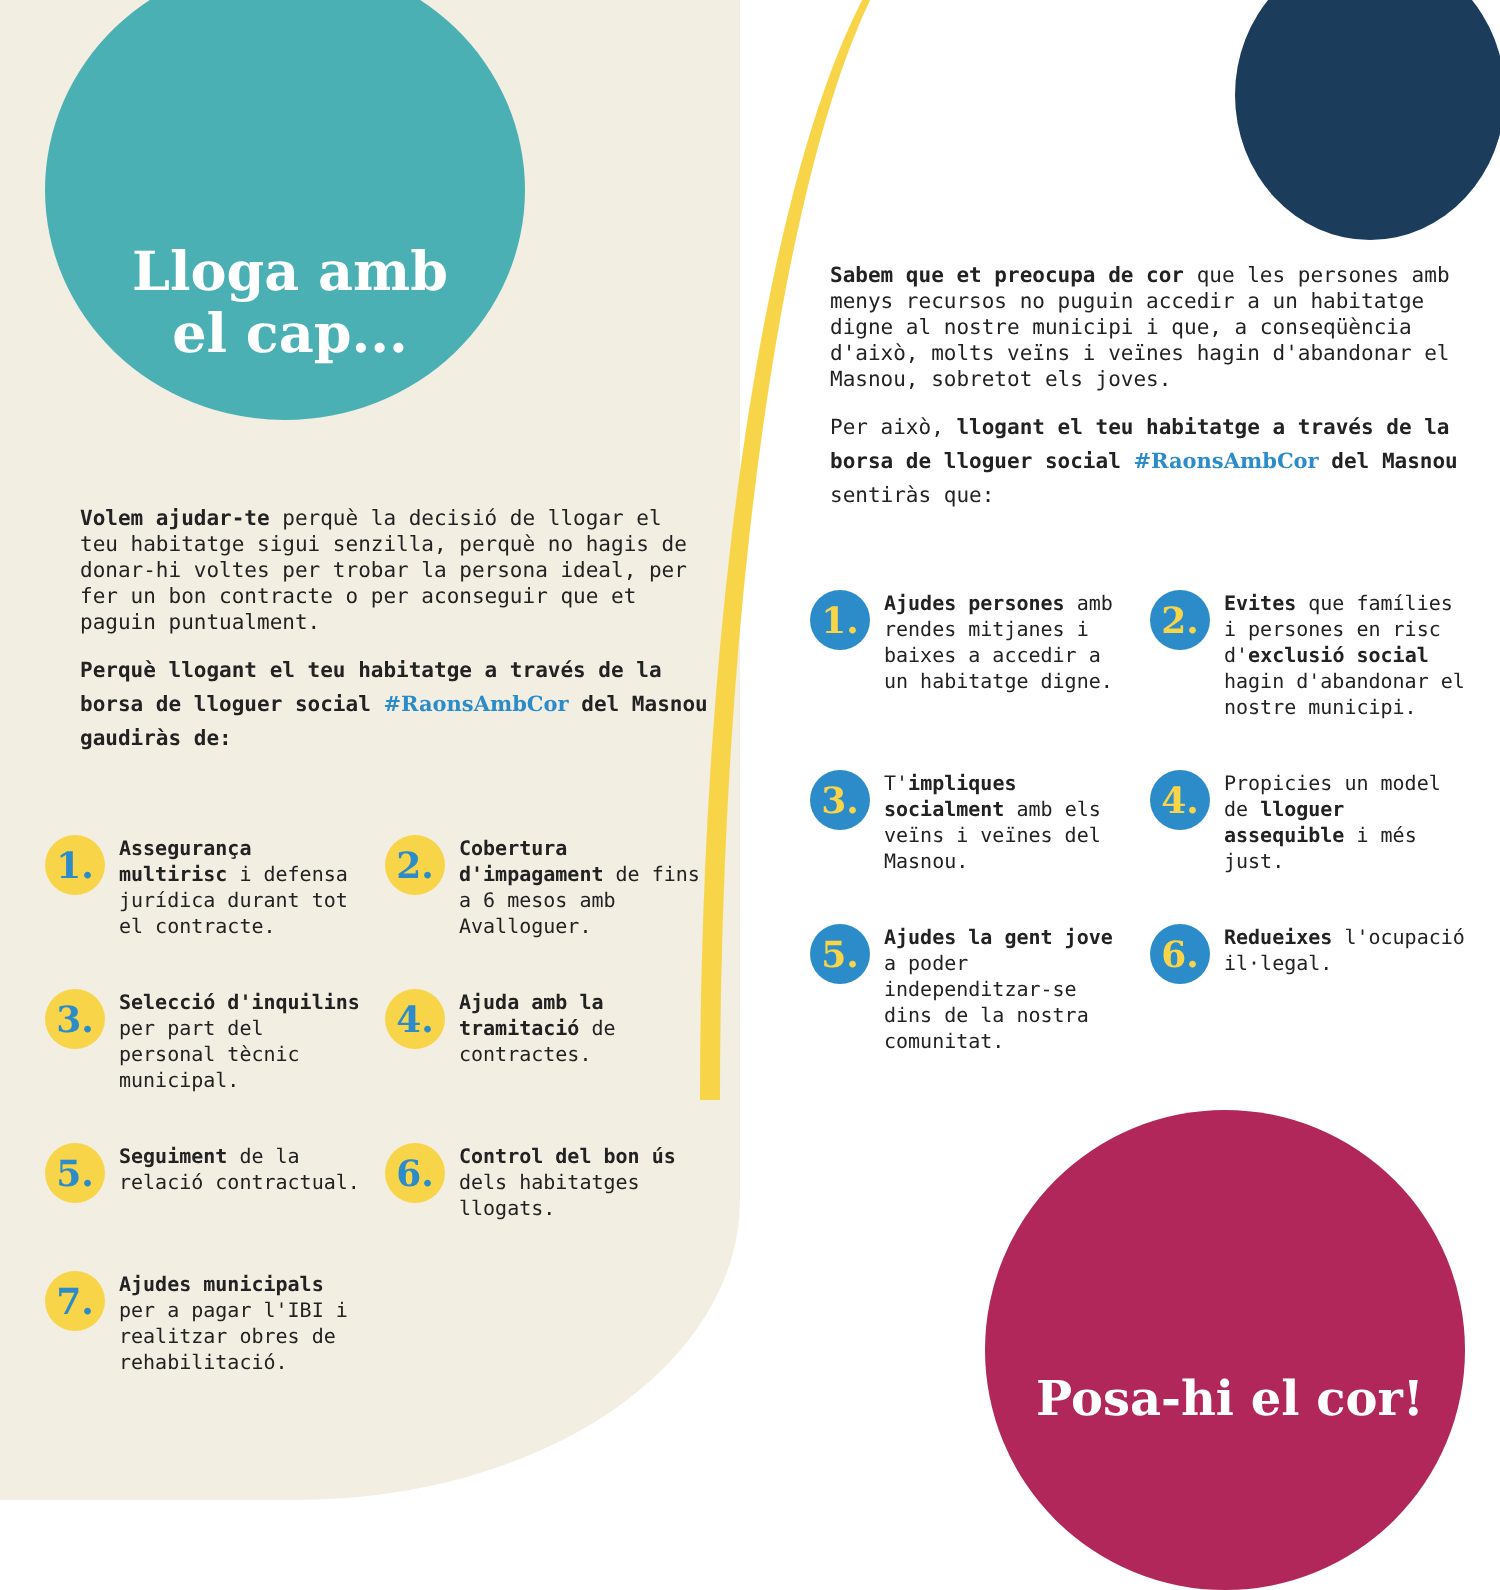Lloga amb el cap...
Volem ajudar-te perquè la decisió de llogar el teu habitatge sigui senzilla, perquè no hagis de donar-hi voltes per trobar la persona ideal, per fer un bon contracte o per aconseguir que et paguin puntualment.
Perquè llogant el teu habitatge a través de la borsa de lloguer social #RaonsAmbCor del Masnou gaudiràs de:
1.
Assegurança multirisc i defensa jurídica durant tot el contracte.
2.
Cobertura d'impagament de fins a 6 mesos amb Avalloguer.
3.
Selecció d'inquilins per part del personal tècnic municipal.
4.
Ajuda amb la tramitació de contractes.
5.
Seguiment de la relació contractual.
6.
Control del bon ús dels habitatges llogats.
7.
Ajudes municipals per a pagar l'IBI i realitzar obres de rehabilitació.
Sabem que et preocupa de cor que les persones amb menys recursos no puguin accedir a un habitatge digne al nostre municipi i que, a conseqüència d'això, molts veïns i veïnes hagin d'abandonar el Masnou, sobretot els joves.
Per això, llogant el teu habitatge a través de la borsa de lloguer social #RaonsAmbCor del Masnou sentiràs que:
1.
Ajudes persones amb rendes mitjanes i baixes a accedir a un habitatge digne.
2.
Evites que famílies i persones en risc d'exclusió social hagin d'abandonar el nostre municipi.
3.
T'impliques socialment amb els veïns i veïnes del Masnou.
4.
Propicies un model de lloguer assequible i més just.
5.
Ajudes la gent jove a poder independitzar-se dins de la nostra comunitat.
6.
Redueixes l'ocupació il·legal.
Posa-hi el cor!